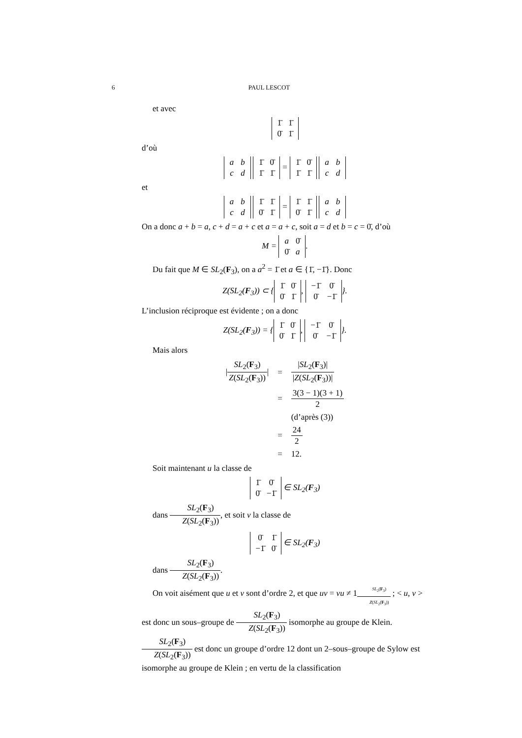6 PAUL LESCOT
et avec
| 1̄ | 1̄ |
| 0̄ | 1̄ |
d’où
| a | b |
| c | d |
| 1̄ | 0̄ |
| 1̄ | 1̄ |
=
| 1̄ | 0̄ |
| 1̄ | 1̄ |
| a | b |
| c | d |
et
| a | b |
| c | d |
| 1̄ | 1̄ |
| 0̄ | 1̄ |
=
| 1̄ | 1̄ |
| 0̄ | 1̄ |
| a | b |
| c | d |
On a donc a + b = a, c + d = a + c et a = a + c, soit a = d et b = c = 0̄, d’où
M =
| a | 0̄ |
| 0̄ | a |
.
Du fait que M ∈ SL<sub>2</sub>(F<sub>3</sub>), on a a<sup>2</sup> = 1̄ et a ∈ {1̄, −1̄}. Donc
Z(SL<sub>2</sub>(F<sub>3</sub>)) ⊂ {
| 1̄ | 0̄ |
| 0̄ | 1̄ |
,
| −1̄ | 0̄ |
| 0̄ | −1̄ |
}.
L’inclusion réciproque est évidente ; on a donc
Z(SL<sub>2</sub>(F<sub>3</sub>)) = {
| 1̄ | 0̄ |
| 0̄ | 1̄ |
,
| −1̄ | 0̄ |
| 0̄ | −1̄ |
}.
Mais alors
| / SL<sub>2</sub>( F<sub>3</sub>) Z ( SL<sub>2</sub>( F<sub>3</sub>)) / | = | / SL<sub>2</sub>( F<sub>3</sub>)/ / Z ( SL<sub>2</sub>( F<sub>3</sub>))/ |
| | = | 3(3 − 1)(3 + 1) 2 |
| | | (d’après (3)) |
| | = | 24 2 |
| | = | 12. |
Soit maintenant u la classe de
| 1̄ | 0̄ |
| 0̄ | −1̄ |
∈ SL<sub>2</sub>(F<sub>3</sub>)
dans SL<sub>2</sub>(F<sub>3</sub>) Z(SL<sub>2</sub>(F<sub>3</sub>)), et soit v la classe de
| 0̄ | 1̄ |
| −1̄ | 0̄ |
∈ SL<sub>2</sub>(F<sub>3</sub>)
dans SL<sub>2</sub>(F<sub>3</sub>) Z(SL<sub>2</sub>(F<sub>3</sub>)).
On voit aisément que u et v sont d’ordre 2, et que uv = vu ≠ 1<sub>SL<sub>2</sub>(F<sub>3</sub>) Z(SL<sub>2</sub>(F<sub>3</sub>))</sub> ; < u, v > est donc un sous–groupe de SL<sub>2</sub>(F<sub>3</sub>) Z(SL<sub>2</sub>(F<sub>3</sub>)) isomorphe au groupe de Klein. SL<sub>2</sub>(F<sub>3</sub>) Z(SL<sub>2</sub>(F<sub>3</sub>)) est donc un groupe d’ordre 12 dont un 2–sous–groupe de Sylow est isomorphe au groupe de Klein ; en vertu de la classification